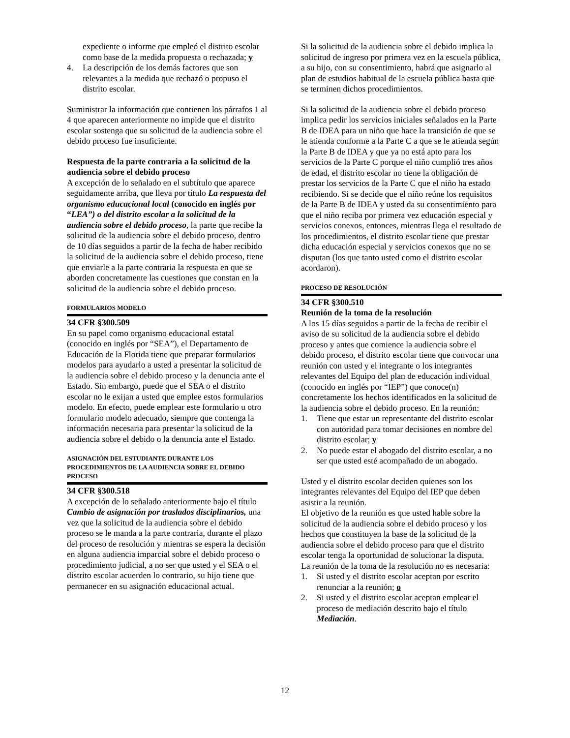expediente o informe que empleó el distrito escolar como base de la medida propuesta o rechazada; y
4. La descripción de los demás factores que son relevantes a la medida que rechazó o propuso el distrito escolar.
Suministrar la información que contienen los párrafos 1 al 4 que aparecen anteriormente no impide que el distrito escolar sostenga que su solicitud de la audiencia sobre el debido proceso fue insuficiente.
Respuesta de la parte contraria a la solicitud de la audiencia sobre el debido proceso
A excepción de lo señalado en el subtítulo que aparece seguidamente arriba, que lleva por título La respuesta del organismo educacional local (conocido en inglés por “LEA”) o del distrito escolar a la solicitud de la audiencia sobre el debido proceso, la parte que recibe la solicitud de la audiencia sobre el debido proceso, dentro de 10 días seguidos a partir de la fecha de haber recibido la solicitud de la audiencia sobre el debido proceso, tiene que enviarle a la parte contraria la respuesta en que se aborden concretamente las cuestiones que constan en la solicitud de la audiencia sobre el debido proceso.
FORMULARIOS MODELO
34 CFR §300.509
En su papel como organismo educacional estatal (conocido en inglés por “SEA”), el Departamento de Educación de la Florida tiene que preparar formularios modelos para ayudarlo a usted a presentar la solicitud de la audiencia sobre el debido proceso y la denuncia ante el Estado. Sin embargo, puede que el SEA o el distrito escolar no le exijan a usted que emplee estos formularios modelo. En efecto, puede emplear este formulario u otro formulario modelo adecuado, siempre que contenga la información necesaria para presentar la solicitud de la audiencia sobre el debido o la denuncia ante el Estado.
ASIGNACIÓN DEL ESTUDIANTE DURANTE LOS PROCEDIMIENTOS DE LA AUDIENCIA SOBRE EL DEBIDO PROCESO
34 CFR §300.518
A excepción de lo señalado anteriormente bajo el título Cambio de asignación por traslados disciplinarios, una vez que la solicitud de la audiencia sobre el debido proceso se le manda a la parte contraria, durante el plazo del proceso de resolución y mientras se espera la decisión en alguna audiencia imparcial sobre el debido proceso o procedimiento judicial, a no ser que usted y el SEA o el distrito escolar acuerden lo contrario, su hijo tiene que permanecer en su asignación educacional actual.
Si la solicitud de la audiencia sobre el debido implica la solicitud de ingreso por primera vez en la escuela pública, a su hijo, con su consentimiento, habrá que asignarlo al plan de estudios habitual de la escuela pública hasta que se terminen dichos procedimientos.
Si la solicitud de la audiencia sobre el debido proceso implica pedir los servicios iniciales señalados en la Parte B de IDEA para un niño que hace la transición de que se le atienda conforme a la Parte C a que se le atienda según la Parte B de IDEA y que ya no está apto para los servicios de la Parte C porque el niño cumplió tres años de edad, el distrito escolar no tiene la obligación de prestar los servicios de la Parte C que el niño ha estado recibiendo. Si se decide que el niño reúne los requisitos de la Parte B de IDEA y usted da su consentimiento para que el niño reciba por primera vez educación especial y servicios conexos, entonces, mientras llega el resultado de los procedimientos, el distrito escolar tiene que prestar dicha educación especial y servicios conexos que no se disputan (los que tanto usted como el distrito escolar acordaron).
PROCESO DE RESOLUCIÓN
34 CFR §300.510
Reunión de la toma de la resolución
A los 15 días seguidos a partir de la fecha de recibir el aviso de su solicitud de la audiencia sobre el debido proceso y antes que comience la audiencia sobre el debido proceso, el distrito escolar tiene que convocar una reunión con usted y el integrante o los integrantes relevantes del Equipo del plan de educación individual (conocido en inglés por “IEP”) que conoce(n) concretamente los hechos identificados en la solicitud de la audiencia sobre el debido proceso. En la reunión:
1. Tiene que estar un representante del distrito escolar con autoridad para tomar decisiones en nombre del distrito escolar; y
2. No puede estar el abogado del distrito escolar, a no ser que usted esté acompañado de un abogado.
Usted y el distrito escolar deciden quienes son los integrantes relevantes del Equipo del IEP que deben asistir a la reunión.
El objetivo de la reunión es que usted hable sobre la solicitud de la audiencia sobre el debido proceso y los hechos que constituyen la base de la solicitud de la audiencia sobre el debido proceso para que el distrito escolar tenga la oportunidad de solucionar la disputa.
La reunión de la toma de la resolución no es necesaria:
1. Si usted y el distrito escolar aceptan por escrito renunciar a la reunión; o
2. Si usted y el distrito escolar aceptan emplear el proceso de mediación descrito bajo el título Mediación.
12